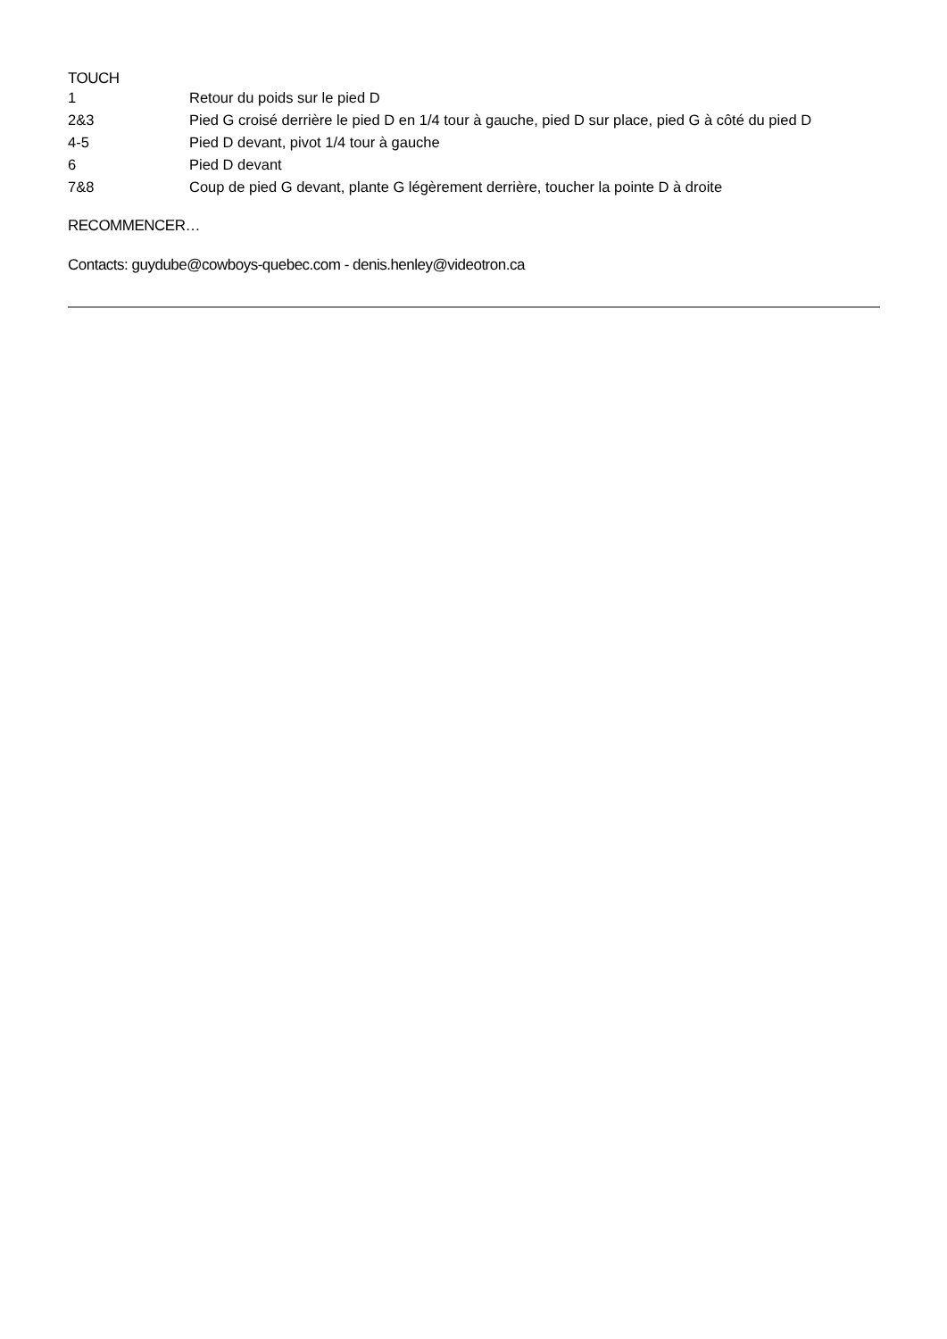TOUCH
| 1 | Retour du poids sur le pied D |
| 2&3 | Pied G croisé derrière le pied D en 1/4 tour à gauche, pied D sur place, pied G à côté du pied D |
| 4-5 | Pied D devant, pivot 1/4 tour à gauche |
| 6 | Pied D devant |
| 7&8 | Coup de pied G devant, plante G légèrement derrière, toucher la pointe D à droite |
RECOMMENCER…
Contacts: guydube@cowboys-quebec.com - denis.henley@videotron.ca